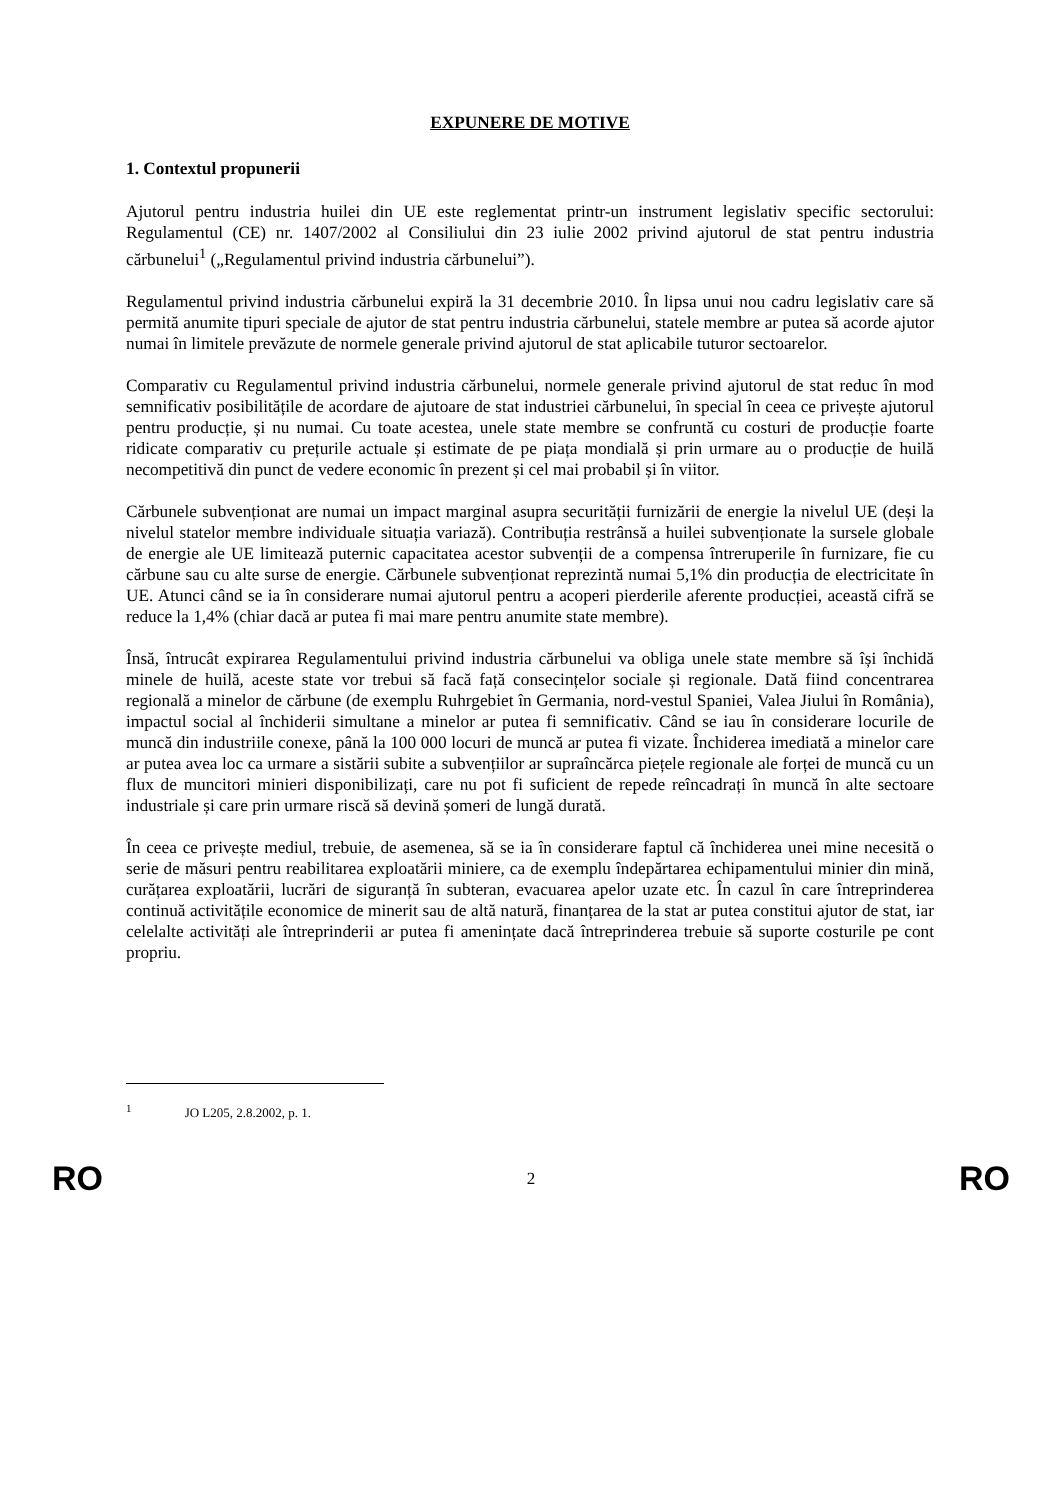EXPUNERE DE MOTIVE
1. Contextul propunerii
Ajutorul pentru industria huilei din UE este reglementat printr-un instrument legislativ specific sectorului: Regulamentul (CE) nr. 1407/2002 al Consiliului din 23 iulie 2002 privind ajutorul de stat pentru industria cărbunelui<sup>1</sup> („Regulamentul privind industria cărbunelui”).
Regulamentul privind industria cărbunelui expiră la 31 decembrie 2010. În lipsa unui nou cadru legislativ care să permită anumite tipuri speciale de ajutor de stat pentru industria cărbunelui, statele membre ar putea să acorde ajutor numai în limitele prevăzute de normele generale privind ajutorul de stat aplicabile tuturor sectoarelor.
Comparativ cu Regulamentul privind industria cărbunelui, normele generale privind ajutorul de stat reduc în mod semnificativ posibilitățile de acordare de ajutoare de stat industriei cărbunelui, în special în ceea ce privește ajutorul pentru producție, și nu numai. Cu toate acestea, unele state membre se confruntă cu costuri de producție foarte ridicate comparativ cu prețurile actuale și estimate de pe piața mondială și prin urmare au o producție de huilă necompetitivă din punct de vedere economic în prezent și cel mai probabil și în viitor.
Cărbunele subvenționat are numai un impact marginal asupra securității furnizării de energie la nivelul UE (deși la nivelul statelor membre individuale situația variază). Contribuția restrânsă a huilei subvenționate la sursele globale de energie ale UE limitează puternic capacitatea acestor subvenții de a compensa întreruperile în furnizare, fie cu cărbune sau cu alte surse de energie. Cărbunele subvenționat reprezintă numai 5,1% din producția de electricitate în UE. Atunci când se ia în considerare numai ajutorul pentru a acoperi pierderile aferente producției, această cifră se reduce la 1,4% (chiar dacă ar putea fi mai mare pentru anumite state membre).
Însă, întrucât expirarea Regulamentului privind industria cărbunelui va obliga unele state membre să își închidă minele de huilă, aceste state vor trebui să facă față consecințelor sociale și regionale. Dată fiind concentrarea regională a minelor de cărbune (de exemplu Ruhrgebiet în Germania, nord-vestul Spaniei, Valea Jiului în România), impactul social al închiderii simultane a minelor ar putea fi semnificativ. Când se iau în considerare locurile de muncă din industriile conexe, până la 100 000 locuri de muncă ar putea fi vizate. Închiderea imediată a minelor care ar putea avea loc ca urmare a sistării subite a subvențiilor ar supraîncărca piețele regionale ale forței de muncă cu un flux de muncitori minieri disponibilizați, care nu pot fi suficient de repede reîncadrați în muncă în alte sectoare industriale și care prin urmare riscă să devină șomeri de lungă durată.
În ceea ce privește mediul, trebuie, de asemenea, să se ia în considerare faptul că închiderea unei mine necesită o serie de măsuri pentru reabilitarea exploatării miniere, ca de exemplu îndepărtarea echipamentului minier din mină, curățarea exploatării, lucrări de siguranță în subteran, evacuarea apelor uzate etc. În cazul în care întreprinderea continuă activitățile economice de minerit sau de altă natură, finanțarea de la stat ar putea constitui ajutor de stat, iar celelalte activități ale întreprinderii ar putea fi amenințate dacă întreprinderea trebuie să suporte costurile pe cont propriu.
<sup>1</sup> JO L205, 2.8.2002, p. 1.
RO 2 RO